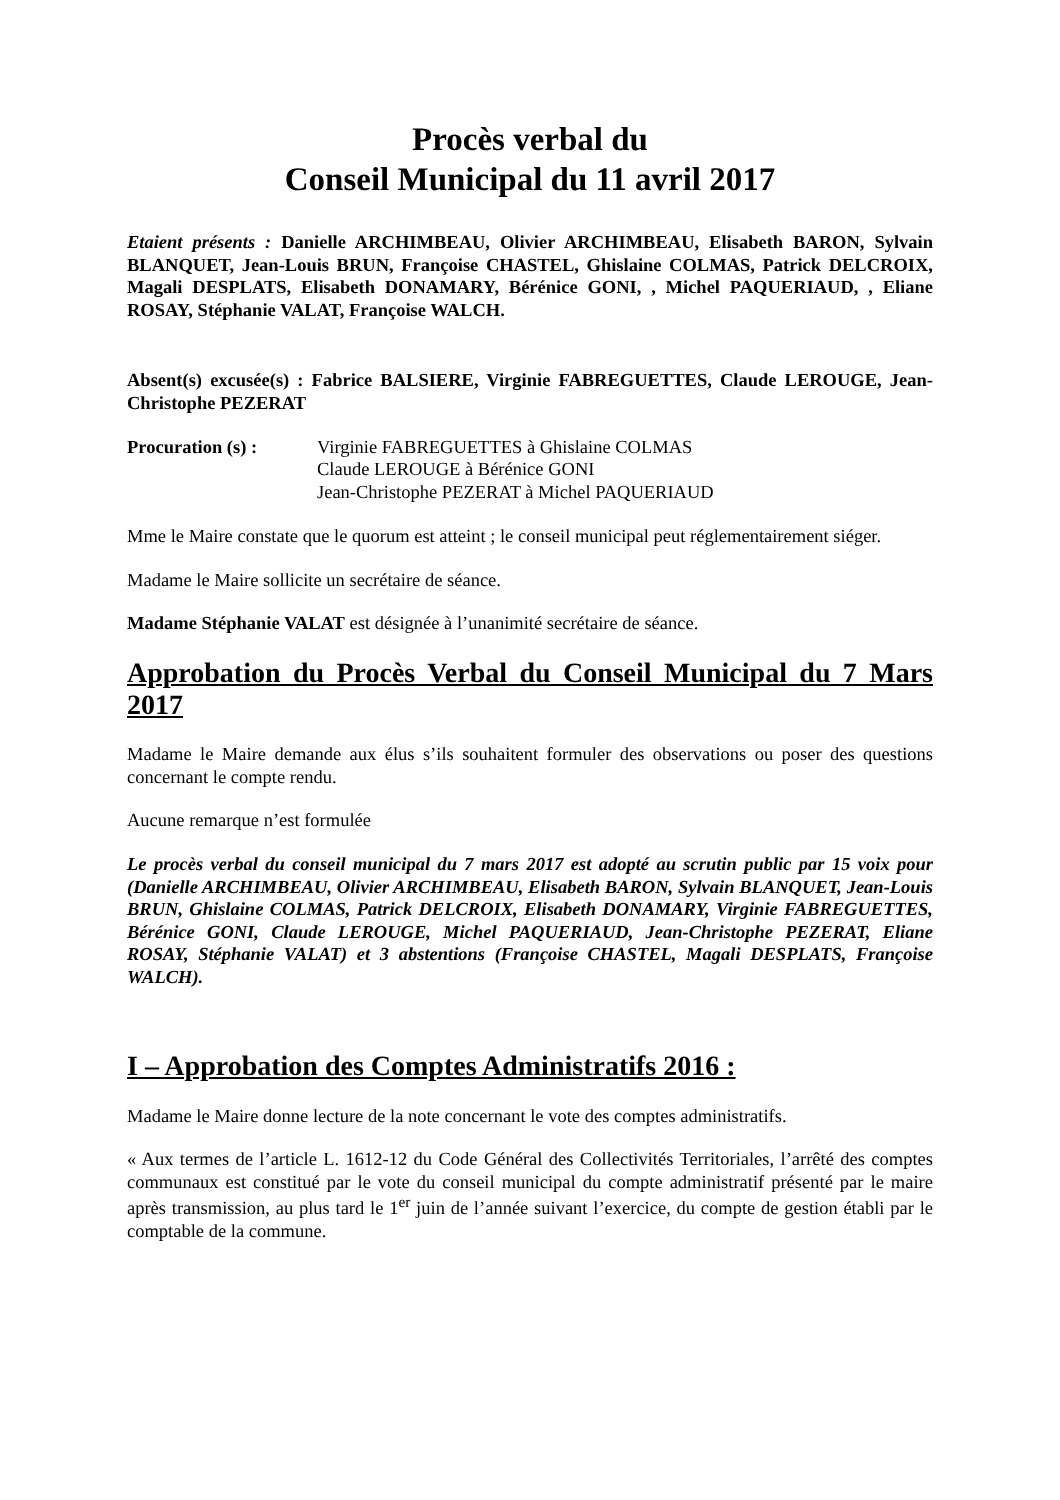Procès verbal du
Conseil Municipal du 11 avril 2017
Etaient présents : Danielle ARCHIMBEAU, Olivier ARCHIMBEAU, Elisabeth BARON, Sylvain BLANQUET, Jean-Louis BRUN, Françoise CHASTEL, Ghislaine COLMAS, Patrick DELCROIX, Magali DESPLATS, Elisabeth DONAMARY, Bérénice GONI, , Michel PAQUERIAUD, , Eliane ROSAY, Stéphanie VALAT, Françoise WALCH.
Absent(s) excusée(s) : Fabrice BALSIERE, Virginie FABREGUETTES, Claude LEROUGE, Jean-Christophe PEZERAT
Procuration (s) : Virginie FABREGUETTES à Ghislaine COLMAS
Claude LEROUGE à Bérénice GONI
Jean-Christophe PEZERAT à Michel PAQUERIAUD
Mme le Maire constate que le quorum est atteint ; le conseil municipal peut réglementairement siéger.
Madame le Maire sollicite un secrétaire de séance.
Madame Stéphanie VALAT est désignée à l’unanimité secrétaire de séance.
Approbation du Procès Verbal du Conseil Municipal du 7 Mars 2017
Madame le Maire demande aux élus s’ils souhaitent formuler des observations ou poser des questions concernant le compte rendu.
Aucune remarque n’est formulée
Le procès verbal du conseil municipal du 7 mars 2017 est adopté au scrutin public par 15 voix pour (Danielle ARCHIMBEAU, Olivier ARCHIMBEAU, Elisabeth BARON, Sylvain BLANQUET, Jean-Louis BRUN, Ghislaine COLMAS, Patrick DELCROIX, Elisabeth DONAMARY, Virginie FABREGUETTES, Bérénice GONI, Claude LEROUGE, Michel PAQUERIAUD, Jean-Christophe PEZERAT, Eliane ROSAY, Stéphanie VALAT) et 3 abstentions (Françoise CHASTEL, Magali DESPLATS, Françoise WALCH).
I – Approbation des Comptes Administratifs 2016 :
Madame le Maire donne lecture de la note concernant le vote des comptes administratifs.
« Aux termes de l’article L. 1612-12 du Code Général des Collectivités Territoriales, l’arrêté des comptes communaux est constitué par le vote du conseil municipal du compte administratif présenté par le maire après transmission, au plus tard le 1<sup>er</sup> juin de l’année suivant l’exercice, du compte de gestion établi par le comptable de la commune.